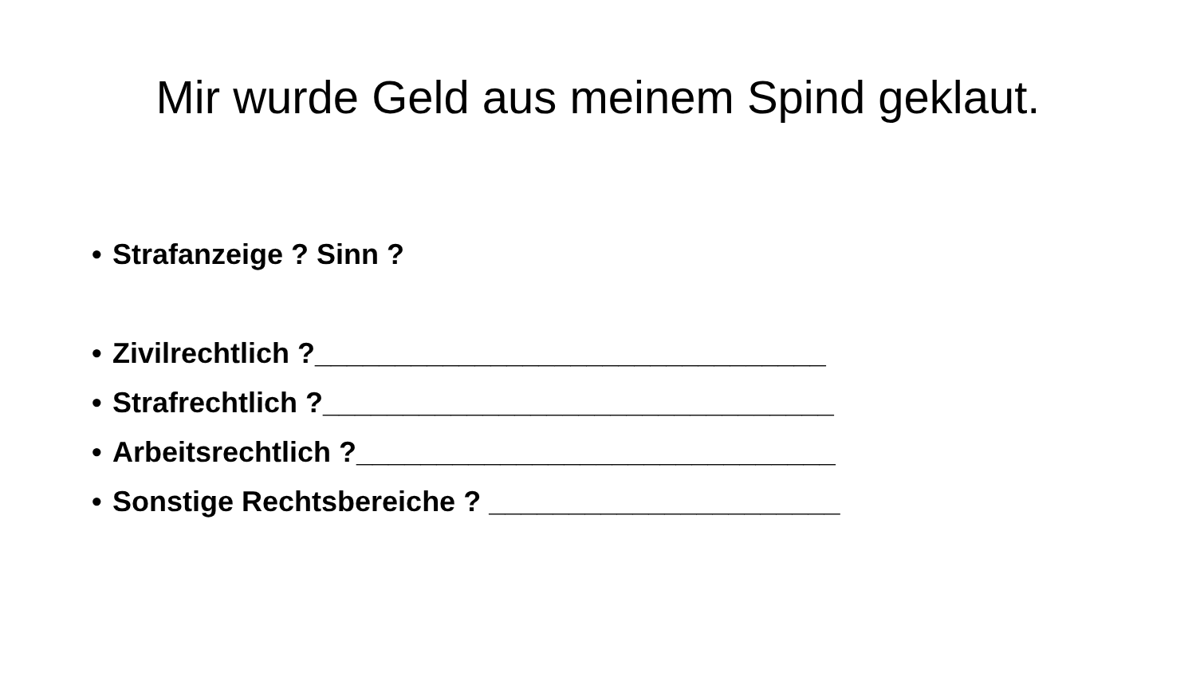Mir wurde Geld aus meinem Spind geklaut.
• Strafanzeige ? Sinn ?
• Zivilrechtlich ?________________________________
• Strafrechtlich ?________________________________
• Arbeitsrechtlich ?______________________________
• Sonstige Rechtsbereiche ? ______________________